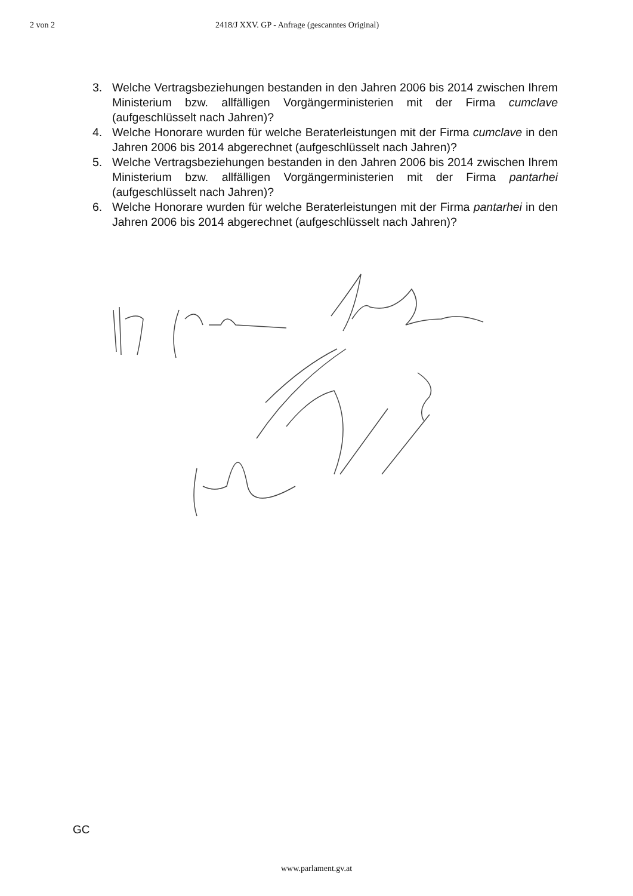2 von 2 2418/J XXV. GP - Anfrage (gescanntes Original)
3. Welche Vertragsbeziehungen bestanden in den Jahren 2006 bis 2014 zwischen Ihrem Ministerium bzw. allfälligen Vorgängerministerien mit der Firma cumclave (aufgeschlüsselt nach Jahren)?
4. Welche Honorare wurden für welche Beraterleistungen mit der Firma cumclave in den Jahren 2006 bis 2014 abgerechnet (aufgeschlüsselt nach Jahren)?
5. Welche Vertragsbeziehungen bestanden in den Jahren 2006 bis 2014 zwischen Ihrem Ministerium bzw. allfälligen Vorgängerministerien mit der Firma pantarhei (aufgeschlüsselt nach Jahren)?
6. Welche Honorare wurden für welche Beraterleistungen mit der Firma pantarhei in den Jahren 2006 bis 2014 abgerechnet (aufgeschlüsselt nach Jahren)?
GC
www.parlament.gv.at